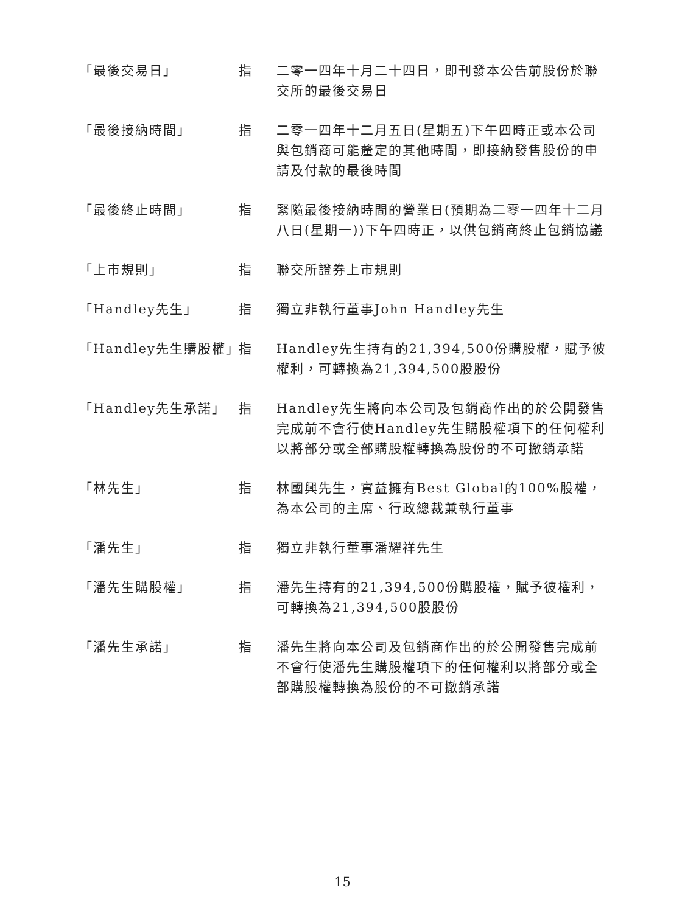| 「最後交易日」 | 指 | 二零一四年十月二十四日，即刊發本公告前股份於聯交所的最後交易日 |
| 「最後接納時間」 | 指 | 二零一四年十二月五日(星期五)下午四時正或本公司與包銷商可能釐定的其他時間，即接納發售股份的申請及付款的最後時間 |
| 「最後終止時間」 | 指 | 緊隨最後接納時間的營業日(預期為二零一四年十二月八日(星期一))下午四時正，以供包銷商終止包銷協議 |
| 「上市規則」 | 指 | 聯交所證券上市規則 |
| 「Handley先生」 | 指 | 獨立非執行董事John Handley先生 |
| 「Handley先生購股權」 | 指 | Handley先生持有的21,394,500份購股權，賦予彼權利，可轉換為21,394,500股股份 |
| 「Handley先生承諾」 | 指 | Handley先生將向本公司及包銷商作出的於公開發售完成前不會行使Handley先生購股權項下的任何權利以將部分或全部購股權轉換為股份的不可撤銷承諾 |
| 「林先生」 | 指 | 林國興先生，實益擁有Best Global的100%股權，為本公司的主席、行政總裁兼執行董事 |
| 「潘先生」 | 指 | 獨立非執行董事潘耀祥先生 |
| 「潘先生購股權」 | 指 | 潘先生持有的21,394,500份購股權，賦予彼權利，可轉換為21,394,500股股份 |
| 「潘先生承諾」 | 指 | 潘先生將向本公司及包銷商作出的於公開發售完成前不會行使潘先生購股權項下的任何權利以將部分或全部購股權轉換為股份的不可撤銷承諾 |
15